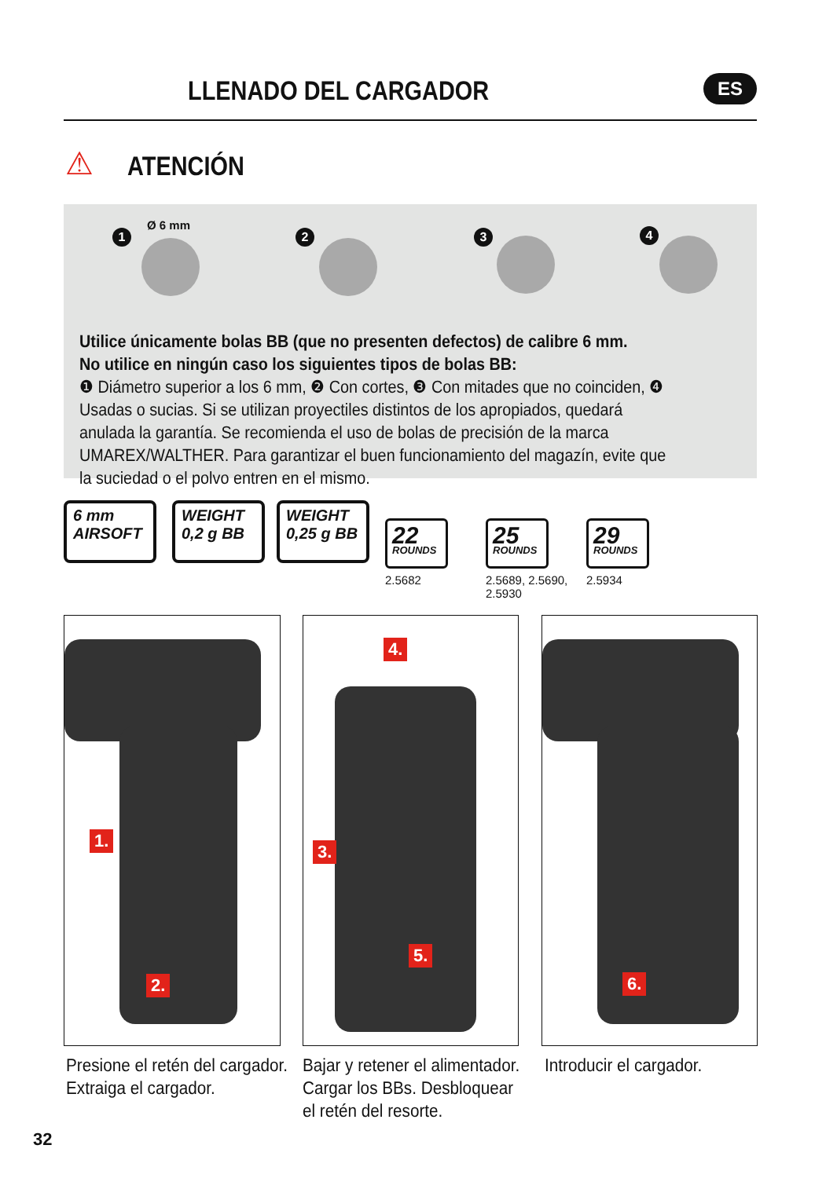LLENADO DEL CARGADOR ES
⚠ ATENCIÓN
1
Ø 6 mm
2 3 4
Utilice únicamente bolas BB (que no presenten defectos) de calibre 6 mm.
No utilice en ningún caso los siguientes tipos de bolas BB:
❶ Diámetro superior a los 6 mm, ❷ Con cortes, ❸ Con mitades que no coinciden, ❹ Usadas o sucias. Si se utilizan proyectiles distintos de los apropiados, quedará anulada la garantía. Se recomienda el uso de bolas de precisión de la marca UMAREX/WALTHER. Para garantizar el buen funcionamiento del magazín, evite que la suciedad o el polvo entren en el mismo.
6 mm
AIRSOFT
WEIGHT
0,2 g BB
WEIGHT
0,25 g BB
22
ROUNDS
2.5682
25
ROUNDS
2.5689, 2.5690,
2.5930
29
ROUNDS
2.5934
1.
2.
4.
3.
5.
6.
Presione el retén del cargador.
Extraiga el cargador.
Bajar y retener el alimentador.
Cargar los BBs. Desbloquear
el retén del resorte.
Introducir el cargador.
32